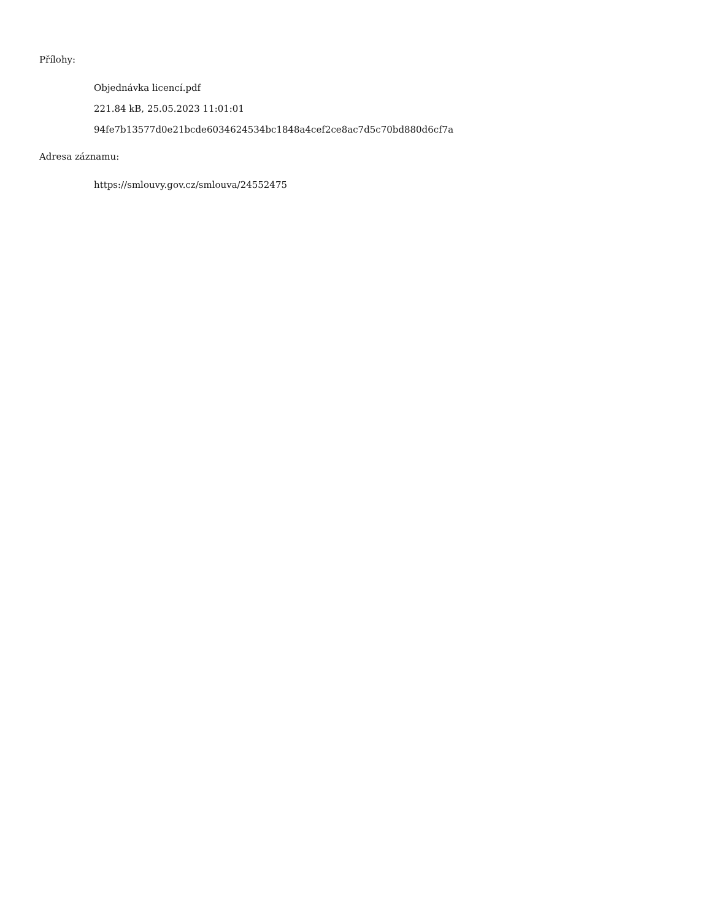Přílohy:
Objednávka licencí.pdf
221.84 kB, 25.05.2023 11:01:01
94fe7b13577d0e21bcde6034624534bc1848a4cef2ce8ac7d5c70bd880d6cf7a
Adresa záznamu:
https://smlouvy.gov.cz/smlouva/24552475